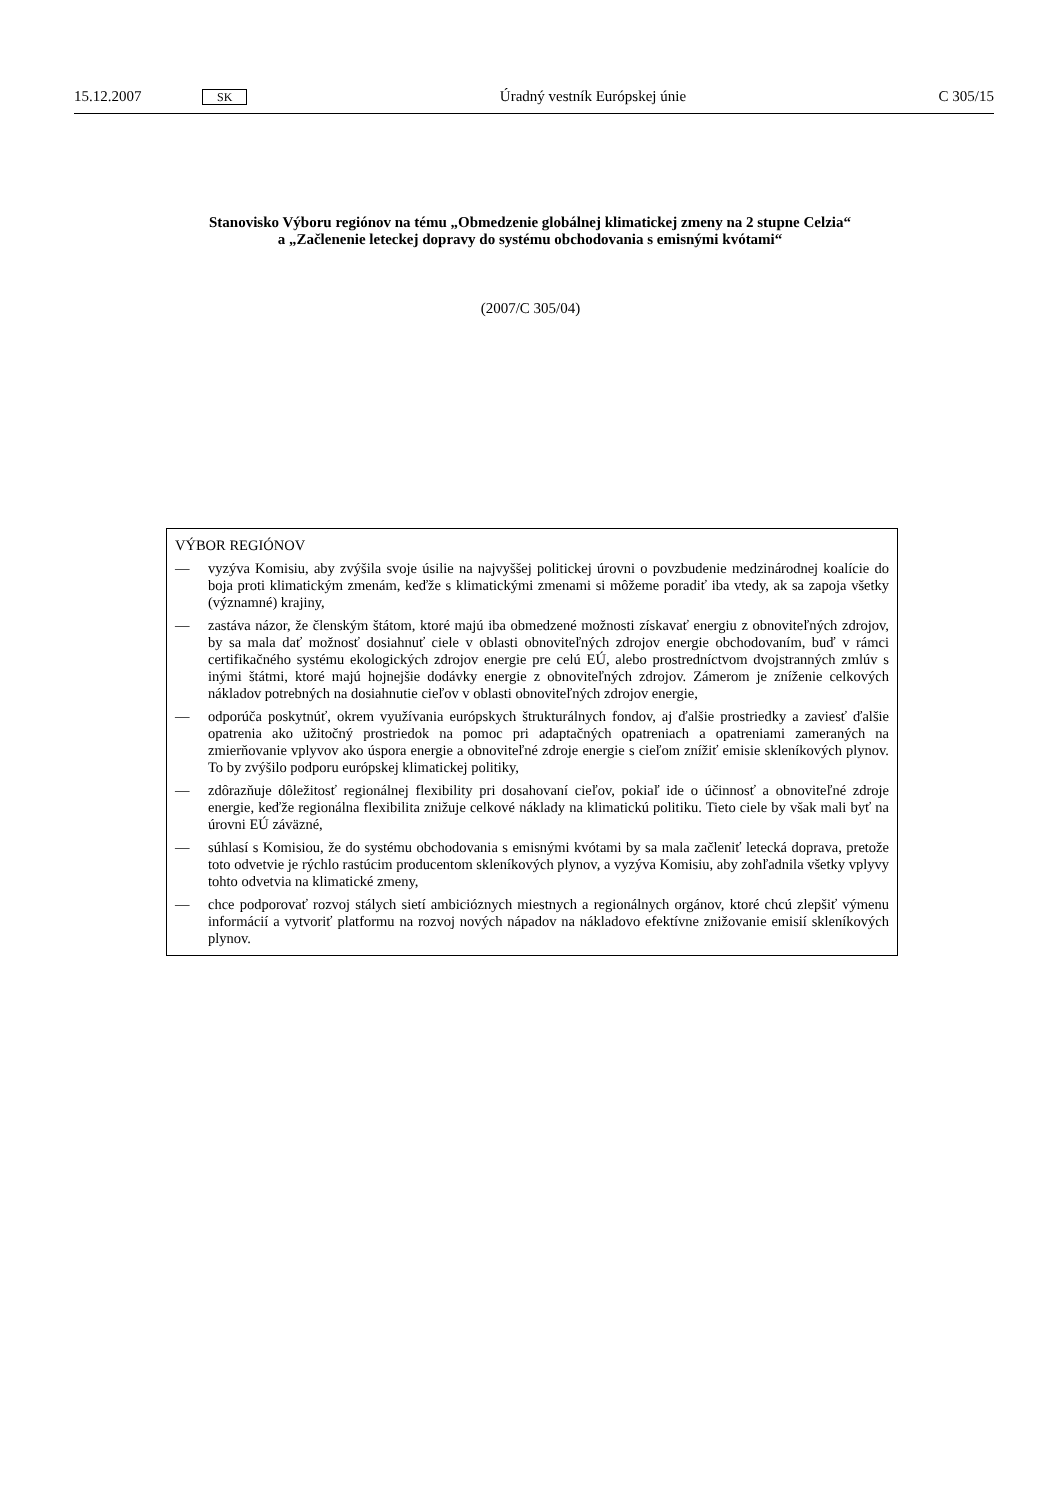15.12.2007 SK Úradný vestník Európskej únie C 305/15
Stanovisko Výboru regiónov na tému „Obmedzenie globálnej klimatickej zmeny na 2 stupne Celzia“
a „Začlenenie leteckej dopravy do systému obchodovania s emisnými kvótami“
(2007/C 305/04)
VÝBOR REGIÓNOV
— vyzýva Komisiu, aby zvýšila svoje úsilie na najvyššej politickej úrovni o povzbudenie medzinárodnej koalície do boja proti klimatickým zmenám, keďže s klimatickými zmenami si môžeme poradiť iba vtedy, ak sa zapoja všetky (významné) krajiny,
— zastáva názor, že členským štátom, ktoré majú iba obmedzené možnosti získavať energiu z obnoviteľných zdrojov, by sa mala dať možnosť dosiahnuť ciele v oblasti obnoviteľných zdrojov energie obchodovaním, buď v rámci certifikačného systému ekologických zdrojov energie pre celú EÚ, alebo prostredníctvom dvojstranných zmlúv s inými štátmi, ktoré majú hojnejšie dodávky energie z obnoviteľných zdrojov. Zámerom je zníženie celkových nákladov potrebných na dosiahnutie cieľov v oblasti obnoviteľných zdrojov energie,
— odporúča poskytnúť, okrem využívania európskych štrukturálnych fondov, aj ďalšie prostriedky a zaviesť ďalšie opatrenia ako užitočný prostriedok na pomoc pri adaptačných opatreniach a opatreniami zameraných na zmierňovanie vplyvov ako úspora energie a obnoviteľné zdroje energie s cieľom znížiť emisie skleníkových plynov. To by zvýšilo podporu európskej klimatickej politiky,
— zdôrazňuje dôležitosť regionálnej flexibility pri dosahovaní cieľov, pokiaľ ide o účinnosť a obnoviteľné zdroje energie, keďže regionálna flexibilita znižuje celkové náklady na klimatickú politiku. Tieto ciele by však mali byť na úrovni EÚ záväzné,
— súhlasí s Komisiou, že do systému obchodovania s emisnými kvótami by sa mala začleniť letecká doprava, pretože toto odvetvie je rýchlo rastúcim producentom skleníkových plynov, a vyzýva Komisiu, aby zohľadnila všetky vplyvy tohto odvetvia na klimatické zmeny,
— chce podporovať rozvoj stálych sietí ambicióznych miestnych a regionálnych orgánov, ktoré chcú zlepšiť výmenu informácií a vytvoriť platformu na rozvoj nových nápadov na nákladovo efektívne znižovanie emisií skleníkových plynov.